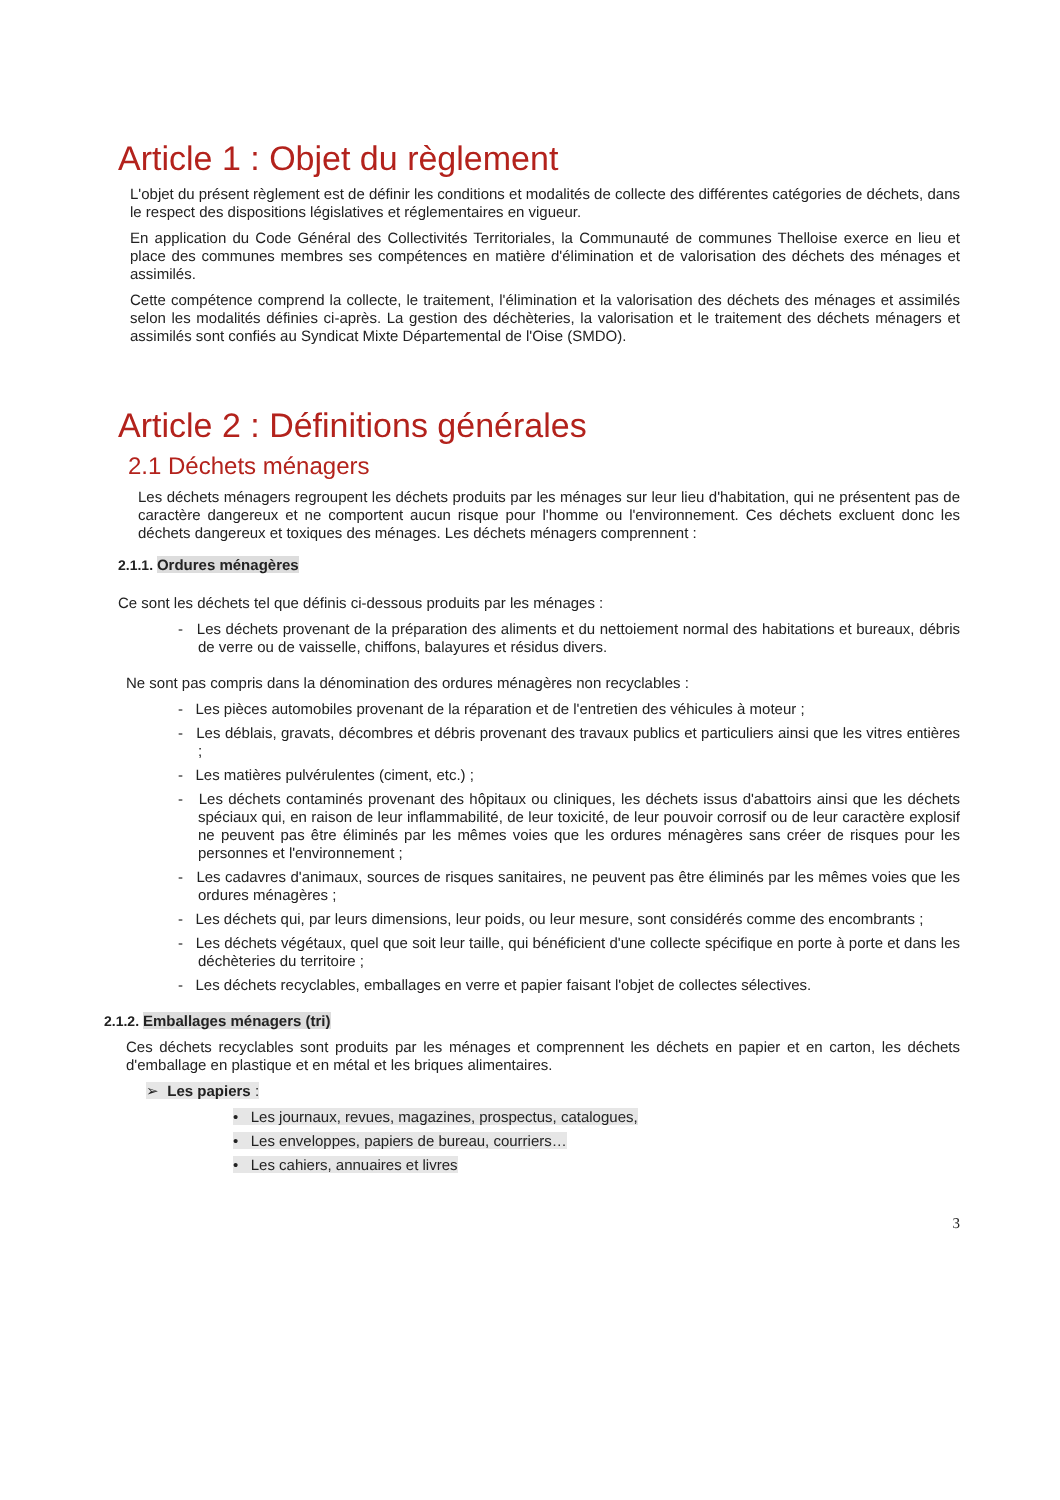Article 1 : Objet du règlement
L'objet du présent règlement est de définir les conditions et modalités de collecte des différentes catégories de déchets, dans le respect des dispositions législatives et réglementaires en vigueur.
En application du Code Général des Collectivités Territoriales, la Communauté de communes Thelloise exerce en lieu et place des communes membres ses compétences en matière d'élimination et de valorisation des déchets des ménages et assimilés.
Cette compétence comprend la collecte, le traitement, l'élimination et la valorisation des déchets des ménages et assimilés selon les modalités définies ci-après. La gestion des déchèteries, la valorisation et le traitement des déchets ménagers et assimilés sont confiés au Syndicat Mixte Départemental de l'Oise (SMDO).
Article 2 : Définitions générales
2.1 Déchets ménagers
Les déchets ménagers regroupent les déchets produits par les ménages sur leur lieu d'habitation, qui ne présentent pas de caractère dangereux et ne comportent aucun risque pour l'homme ou l'environnement. Ces déchets excluent donc les déchets dangereux et toxiques des ménages. Les déchets ménagers comprennent :
2.1.1. Ordures ménagères
Ce sont les déchets tel que définis ci-dessous produits par les ménages :
- Les déchets provenant de la préparation des aliments et du nettoiement normal des habitations et bureaux, débris de verre ou de vaisselle, chiffons, balayures et résidus divers.
Ne sont pas compris dans la dénomination des ordures ménagères non recyclables :
- Les pièces automobiles provenant de la réparation et de l'entretien des véhicules à moteur ;
- Les déblais, gravats, décombres et débris provenant des travaux publics et particuliers ainsi que les vitres entières ;
- Les matières pulvérulentes (ciment, etc.) ;
- Les déchets contaminés provenant des hôpitaux ou cliniques, les déchets issus d'abattoirs ainsi que les déchets spéciaux qui, en raison de leur inflammabilité, de leur toxicité, de leur pouvoir corrosif ou de leur caractère explosif ne peuvent pas être éliminés par les mêmes voies que les ordures ménagères sans créer de risques pour les personnes et l'environnement ;
- Les cadavres d'animaux, sources de risques sanitaires, ne peuvent pas être éliminés par les mêmes voies que les ordures ménagères ;
- Les déchets qui, par leurs dimensions, leur poids, ou leur mesure, sont considérés comme des encombrants ;
- Les déchets végétaux, quel que soit leur taille, qui bénéficient d'une collecte spécifique en porte à porte et dans les déchèteries du territoire ;
- Les déchets recyclables, emballages en verre et papier faisant l'objet de collectes sélectives.
2.1.2. Emballages ménagers (tri)
Ces déchets recyclables sont produits par les ménages et comprennent les déchets en papier et en carton, les déchets d'emballage en plastique et en métal et les briques alimentaires.
➢ Les papiers :
• Les journaux, revues, magazines, prospectus, catalogues,
• Les enveloppes, papiers de bureau, courriers…
• Les cahiers, annuaires et livres
3